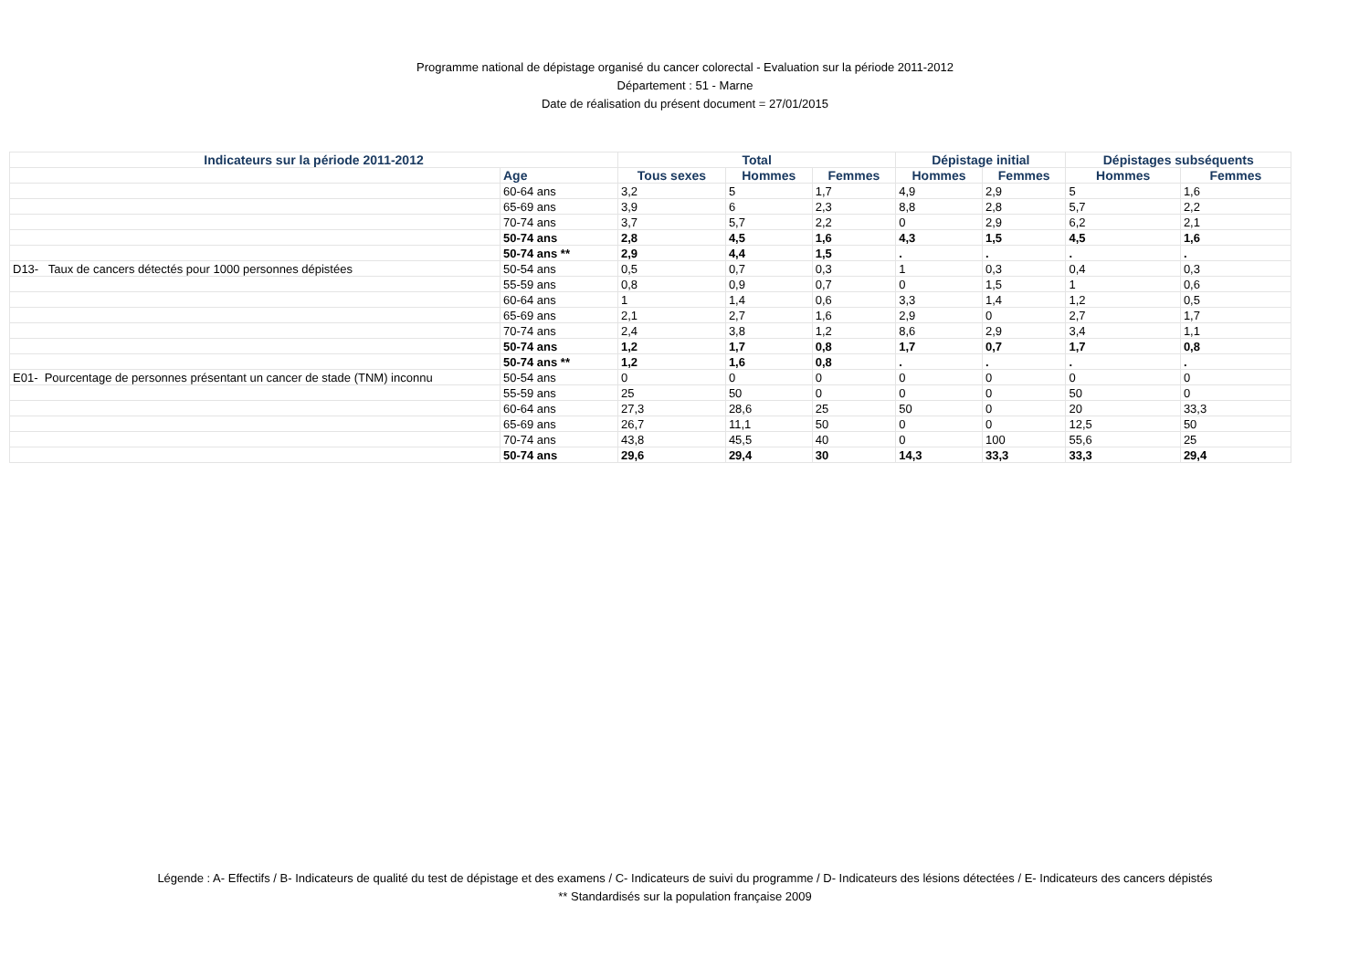Programme national de dépistage organisé du cancer colorectal - Evaluation sur la période 2011-2012
Département : 51 - Marne
Date de réalisation du présent document = 27/01/2015
| Indicateurs sur la période 2011-2012 | | Total | | | Dépistage initial | | Dépistages subséquents | |
| --- | --- | --- | --- | --- | --- | --- | --- | --- |
| | Age | Tous sexes | Hommes | Femmes | Hommes | Femmes | Hommes | Femmes |
| | 60-64 ans | 3,2 | 5 | 1,7 | 4,9 | 2,9 | 5 | 1,6 |
| | 65-69 ans | 3,9 | 6 | 2,3 | 8,8 | 2,8 | 5,7 | 2,2 |
| | 70-74 ans | 3,7 | 5,7 | 2,2 | 0 | 2,9 | 6,2 | 2,1 |
| | 50-74 ans | 2,8 | 4,5 | 1,6 | 4,3 | 1,5 | 4,5 | 1,6 |
| | 50-74 ans ** | 2,9 | 4,4 | 1,5 | . | . | . | . |
| D13- Taux de cancers détectés pour 1000 personnes dépistées | 50-54 ans | 0,5 | 0,7 | 0,3 | 1 | 0,3 | 0,4 | 0,3 |
| | 55-59 ans | 0,8 | 0,9 | 0,7 | 0 | 1,5 | 1 | 0,6 |
| | 60-64 ans | 1 | 1,4 | 0,6 | 3,3 | 1,4 | 1,2 | 0,5 |
| | 65-69 ans | 2,1 | 2,7 | 1,6 | 2,9 | 0 | 2,7 | 1,7 |
| | 70-74 ans | 2,4 | 3,8 | 1,2 | 8,6 | 2,9 | 3,4 | 1,1 |
| | 50-74 ans | 1,2 | 1,7 | 0,8 | 1,7 | 0,7 | 1,7 | 0,8 |
| | 50-74 ans ** | 1,2 | 1,6 | 0,8 | . | . | . | . |
| E01- Pourcentage de personnes présentant un cancer de stade (TNM) inconnu | 50-54 ans | 0 | 0 | 0 | 0 | 0 | 0 | 0 |
| | 55-59 ans | 25 | 50 | 0 | 0 | 0 | 50 | 0 |
| | 60-64 ans | 27,3 | 28,6 | 25 | 50 | 0 | 20 | 33,3 |
| | 65-69 ans | 26,7 | 11,1 | 50 | 0 | 0 | 12,5 | 50 |
| | 70-74 ans | 43,8 | 45,5 | 40 | 0 | 100 | 55,6 | 25 |
| | 50-74 ans | 29,6 | 29,4 | 30 | 14,3 | 33,3 | 33,3 | 29,4 |
Légende : A- Effectifs / B- Indicateurs de qualité du test de dépistage et des examens / C- Indicateurs de suivi du programme / D- Indicateurs des lésions détectées / E- Indicateurs des cancers dépistés
** Standardisés sur la population française 2009